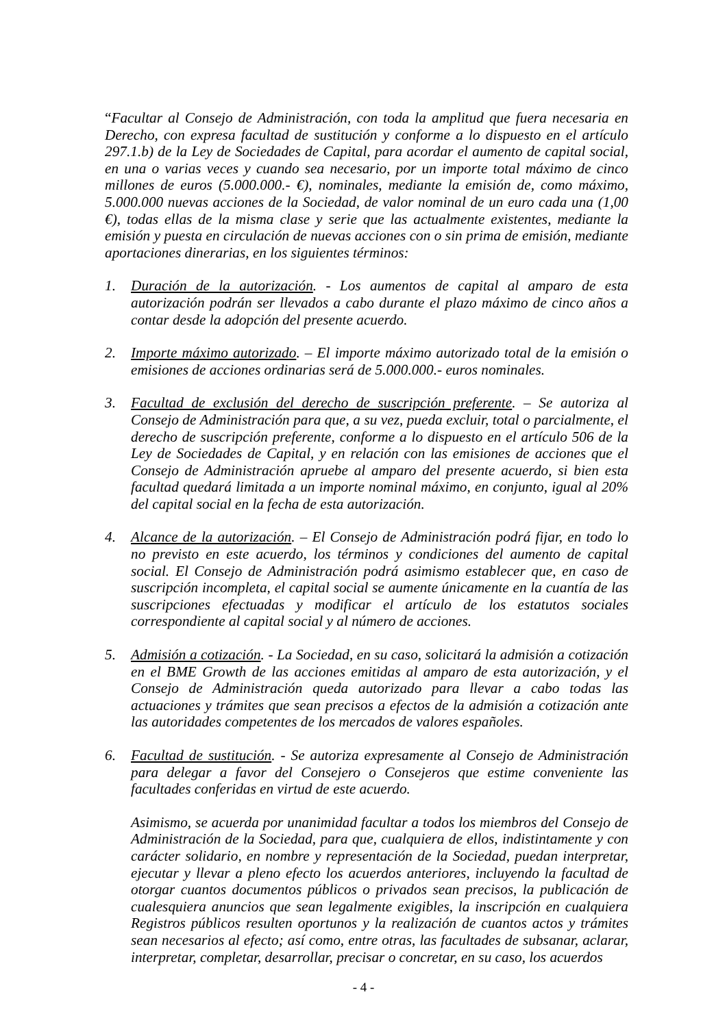“Facultar al Consejo de Administración, con toda la amplitud que fuera necesaria en Derecho, con expresa facultad de sustitución y conforme a lo dispuesto en el artículo 297.1.b) de la Ley de Sociedades de Capital, para acordar el aumento de capital social, en una o varias veces y cuando sea necesario, por un importe total máximo de cinco millones de euros (5.000.000.- €), nominales, mediante la emisión de, como máximo, 5.000.000 nuevas acciones de la Sociedad, de valor nominal de un euro cada una (1,00 €), todas ellas de la misma clase y serie que las actualmente existentes, mediante la emisión y puesta en circulación de nuevas acciones con o sin prima de emisión, mediante aportaciones dinerarias, en los siguientes términos:
1. Duración de la autorización. - Los aumentos de capital al amparo de esta autorización podrán ser llevados a cabo durante el plazo máximo de cinco años a contar desde la adopción del presente acuerdo.
2. Importe máximo autorizado. – El importe máximo autorizado total de la emisión o emisiones de acciones ordinarias será de 5.000.000.- euros nominales.
3. Facultad de exclusión del derecho de suscripción preferente. – Se autoriza al Consejo de Administración para que, a su vez, pueda excluir, total o parcialmente, el derecho de suscripción preferente, conforme a lo dispuesto en el artículo 506 de la Ley de Sociedades de Capital, y en relación con las emisiones de acciones que el Consejo de Administración apruebe al amparo del presente acuerdo, si bien esta facultad quedará limitada a un importe nominal máximo, en conjunto, igual al 20% del capital social en la fecha de esta autorización.
4. Alcance de la autorización. – El Consejo de Administración podrá fijar, en todo lo no previsto en este acuerdo, los términos y condiciones del aumento de capital social. El Consejo de Administración podrá asimismo establecer que, en caso de suscripción incompleta, el capital social se aumente únicamente en la cuantía de las suscripciones efectuadas y modificar el artículo de los estatutos sociales correspondiente al capital social y al número de acciones.
5. Admisión a cotización. - La Sociedad, en su caso, solicitará la admisión a cotización en el BME Growth de las acciones emitidas al amparo de esta autorización, y el Consejo de Administración queda autorizado para llevar a cabo todas las actuaciones y trámites que sean precisos a efectos de la admisión a cotización ante las autoridades competentes de los mercados de valores españoles.
6. Facultad de sustitución. - Se autoriza expresamente al Consejo de Administración para delegar a favor del Consejero o Consejeros que estime conveniente las facultades conferidas en virtud de este acuerdo.
Asimismo, se acuerda por unanimidad facultar a todos los miembros del Consejo de Administración de la Sociedad, para que, cualquiera de ellos, indistintamente y con carácter solidario, en nombre y representación de la Sociedad, puedan interpretar, ejecutar y llevar a pleno efecto los acuerdos anteriores, incluyendo la facultad de otorgar cuantos documentos públicos o privados sean precisos, la publicación de cualesquiera anuncios que sean legalmente exigibles, la inscripción en cualquiera Registros públicos resulten oportunos y la realización de cuantos actos y trámites sean necesarios al efecto; así como, entre otras, las facultades de subsanar, aclarar, interpretar, completar, desarrollar, precisar o concretar, en su caso, los acuerdos
- 4 -